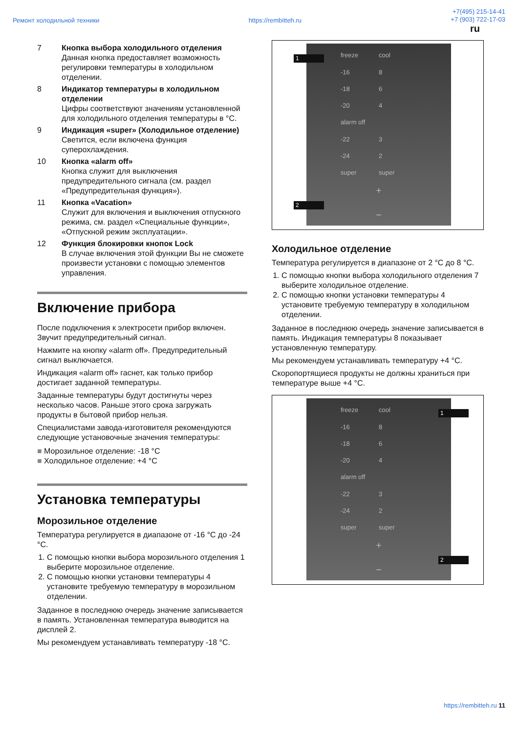Ремонт холодильной техники https://rembitteh.ru +7(495) 215-14-41
+7 (903) 722-17-03
ru
7 Кнопка выбора холодильного отделения
Данная кнопка предоставляет возможность регулировки температуры в холодильном отделении.
8 Индикатор температуры в холодильном отделении
Цифры соответствуют значениям установленной для холодильного отделения температуры в °C.
9 Индикация «super» (Холодильное отделение)
Светится, если включена функция суперохлаждения.
10 Кнопка «alarm off»
Кнопка служит для выключения предупредительного сигнала (см. раздел «Предупредительная функция»).
11 Кнопка «Vacation»
Служит для включения и выключения отпускного режима, см. раздел «Специальные функции», «Отпускной режим эксплуатации».
12 Функция блокировки кнопок Lock
В случае включения этой функции Вы не сможете произвести установки с помощью элементов управления.
Включение прибора
После подключения к электросети прибор включен. Звучит предупредительный сигнал.
Нажмите на кнопку «alarm off». Предупредительный сигнал выключается.
Индикация «alarm off» гаснет, как только прибор достигает заданной температуры.
Заданные температуры будут достигнуты через несколько часов. Раньше этого срока загружать продукты в бытовой прибор нельзя.
Специалистами завода-изготовителя рекомендуются следующие установочные значения температуры:
Морозильное отделение: -18 °C
Холодильное отделение: +4 °C
Установка температуры
Морозильное отделение
Температура регулируется в диапазоне от -16 °C до -24 °C.
1. С помощью кнопки выбора морозильного отделения 1 выберите морозильное отделение.
2. С помощью кнопки установки температуры 4 установите требуемую температуру в морозильном отделении.
Заданное в последнюю очередь значение записывается в память. Установленная температура выводится на дисплей 2.
Мы рекомендуем устанавливать температуру -18 °C.
freeze cool -16 8 -18 6 -20 4 alarm off -22 3 -24 2 super super
+
−
1
2
Холодильное отделение
Температура регулируется в диапазоне от 2 °C до 8 °C.
1. С помощью кнопки выбора холодильного отделения 7 выберите холодильное отделение.
2. С помощью кнопки установки температуры 4 установите требуемую температуру в холодильном отделении.
Заданное в последнюю очередь значение записывается в память. Индикация температуры 8 показывает установленную температуру.
Мы рекомендуем устанавливать температуру +4 °C.
Скоропортящиеся продукты не должны храниться при температуре выше +4 °C.
freeze cool -16 8 -18 6 -20 4 alarm off -22 3 -24 2 super super
+
−
1
2
https://rembitteh.ru 11